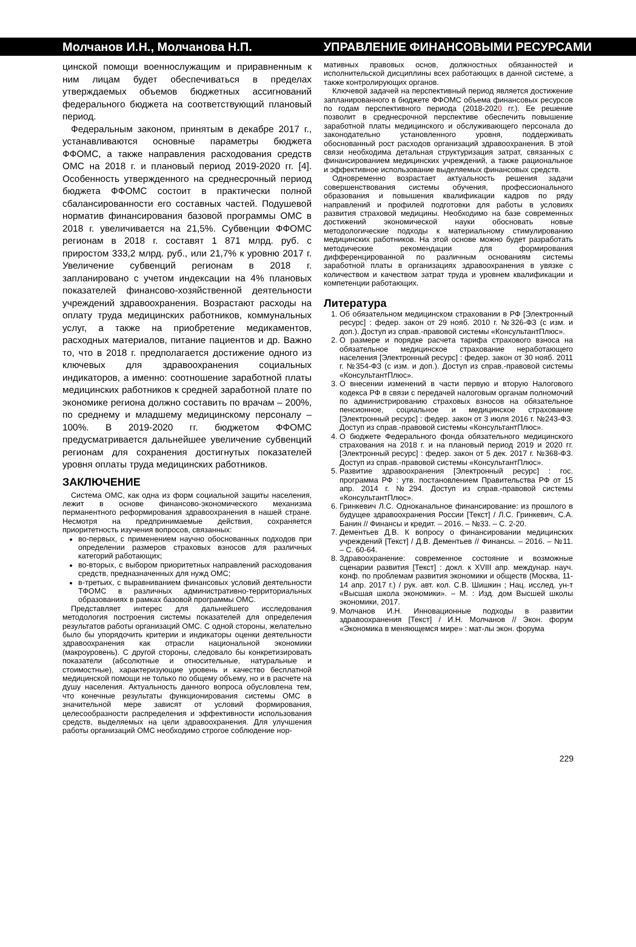Молчанов И.Н., Молчанова Н.П. УПРАВЛЕНИЕ ФИНАНСОВЫМИ РЕСУРСАМИ
цинской помощи военнослужащим и приравненным к ним лицам будет обеспечиваться в пределах утверждаемых объемов бюджетных ассигнований федерального бюджета на соответствующий плановый период.
Федеральным законом, принятым в декабре 2017 г., устанавливаются основные параметры бюджета ФФОМС, а также направления расходования средств ОМС на 2018 г. и плановый период 2019-2020 гг. [4]. Особенность утвержденного на среднесрочный период бюджета ФФОМС состоит в практически полной сбалансированности его составных частей. Подушевой норматив финансирования базовой программы ОМС в 2018 г. увеличивается на 21,5%. Субвенции ФФОМС регионам в 2018 г. составят 1 871 млрд. руб. с приростом 333,2 млрд. руб., или 21,7% к уровню 2017 г. Увеличение субвенций регионам в 2018 г. запланировано с учетом индексации на 4% плановых показателей финансово-хозяйственной деятельности учреждений здравоохранения. Возрастают расходы на оплату труда медицинских работников, коммунальных услуг, а также на приобретение медикаментов, расходных материалов, питание пациентов и др. Важно то, что в 2018 г. предполагается достижение одного из ключевых для здравоохранения социальных индикаторов, а именно: соотношение заработной платы медицинских работников к средней заработной плате по экономике региона должно составить по врачам – 200%, по среднему и младшему медицинскому персоналу – 100%. В 2019-2020 гг. бюджетом ФФОМС предусматривается дальнейшее увеличение субвенций регионам для сохранения достигнутых показателей уровня оплаты труда медицинских работников.
ЗАКЛЮЧЕНИЕ
Система ОМС, как одна из форм социальной защиты населения, лежит в основе финансово-экономического механизма перманентного реформирования здравоохранения в нашей стране. Несмотря на предпринимаемые действия, сохраняется приоритетность изучения вопросов, связанных:
во-первых, с применением научно обоснованных подходов при определении размеров страховых взносов для различных категорий работающих;
во-вторых, с выбором приоритетных направлений расходования средств, предназначенных для нужд ОМС;
в-третьих, с выравниванием финансовых условий деятельности ТФОМС в различных административно-территориальных образованиях в рамках базовой программы ОМС.
Представляет интерес для дальнейшего исследования методология построения системы показателей для определения результатов работы организаций ОМС. С одной стороны, желательно было бы упорядочить критерии и индикаторы оценки деятельности здравоохранения как отрасли национальной экономики (макроуровень). С другой стороны, следовало бы конкретизировать показатели (абсолютные и относительные, натуральные и стоимостные), характеризующие уровень и качество бесплатной медицинской помощи не только по общему объему, но и в расчете на душу населения. Актуальность данного вопроса обусловлена тем, что конечные результаты функционирования системы ОМС в значительной мере зависят от условий формирования, целесообразности распределения и эффективности использования средств, выделяемых на цели здравоохранения. Для улучшения работы организаций ОМС необходимо строгое соблюдение нор-
мативных правовых основ, должностных обязанностей и исполнительской дисциплины всех работающих в данной системе, а также контролирующих органов.
Ключевой задачей на перспективный период является достижение запланированного в бюджете ФФОМС объема финансовых ресурсов по годам перспективного периода (2018-2020 гг.). Ее решение позволит в среднесрочной перспективе обеспечить повышение заработной платы медицинского и обслуживающего персонала до законодательно установленного уровня, поддерживать обоснованный рост расходов организаций здравоохранения. В этой связи необходима детальная структуризация затрат, связанных с финансированием медицинских учреждений, а также рациональное и эффективное использование выделяемых финансовых средств.
Одновременно возрастает актуальность решения задачи совершенствования системы обучения, профессионального образования и повышения квалификации кадров по ряду направлений и профилей подготовки для работы в условиях развития страховой медицины. Необходимо на базе современных достижений экономической науки обосновать новые методологические подходы к материальному стимулированию медицинских работников. На этой основе можно будет разработать методические рекомендации для формирования дифференцированной по различным основаниям системы заработной платы в организациях здравоохранения в увязке с количеством и качеством затрат труда и уровнем квалификации и компетенции работающих.
Литература
1. Об обязательном медицинском страховании в РФ [Электронный ресурс] : федер. закон от 29 нояб. 2010 г. №326-ФЗ (с изм. и доп.). Доступ из справ.-правовой системы «КонсультантПлюс».
2. О размере и порядке расчета тарифа страхового взноса на обязательное медицинское страхование неработающего населения [Электронный ресурс] : федер. закон от 30 нояб. 2011 г. №354-ФЗ (с изм. и доп.). Доступ из справ.-правовой системы «КонсультантПлюс».
3. О внесении изменений в части первую и вторую Налогового кодекса РФ в связи с передачей налоговым органам полномочий по администрированию страховых взносов на обязательное пенсионное, социальное и медицинское страхование [Электронный ресурс] : федер. закон от 3 июля 2016 г. №243-ФЗ. Доступ из справ.-правовой системы «КонсультантПлюс».
4. О бюджете Федерального фонда обязательного медицинского страхования на 2018 г. и на плановый период 2019 и 2020 гг. [Электронный ресурс] : федер. закон от 5 дек. 2017 г. №368-ФЗ. Доступ из справ.-правовой системы «КонсультантПлюс».
5. Развитие здравоохранения [Электронный ресурс] : гос. программа РФ : утв. постановлением Правительства РФ от 15 апр. 2014 г. №294. Доступ из справ.-правовой системы «КонсультантПлюс».
6. Гринкевич Л.С. Одноканальное финансирование: из прошлого в будущее здравоохранения России [Текст] / Л.С. Гринкевич, С.А. Банин // Финансы и кредит. – 2016. – №33. – С. 2-20.
7. Дементьев Д.В. К вопросу о финансировании медицинских учреждений [Текст] / Д.В. Дементьев // Финансы. – 2016. – №11. – С. 60-64.
8. Здравоохранение: современное состояние и возможные сценарии развития [Текст] : докл. к XVIII апр. междунар. науч. конф. по проблемам развития экономики и обществ (Москва, 11-14 апр. 2017 г.) / рук. авт. кол. С.В. Шишкин ; Нац. исслед. ун-т «Высшая школа экономики». – М. : Изд. дом Высшей школы экономики, 2017.
9. Молчанов И.Н. Инновационные подходы в развитии здравоохранения [Текст] / И.Н. Молчанов // Экон. форум «Экономика в меняющемся мире» : мат-лы экон. форума
229